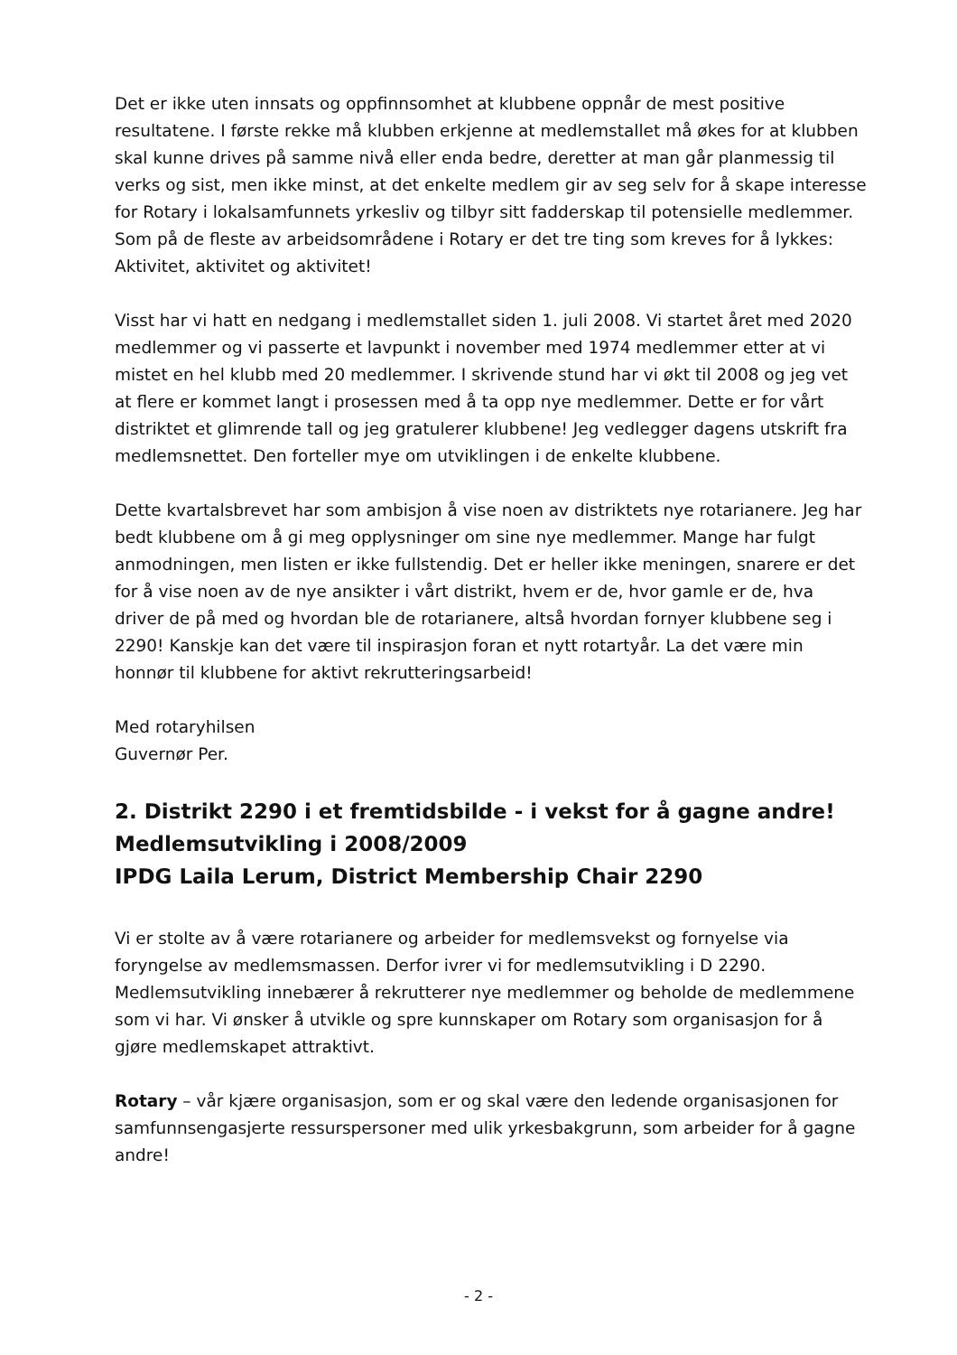Det er ikke uten innsats og oppfinnsomhet at klubbene oppnår de mest positive resultatene. I første rekke må klubben erkjenne at medlemstallet må økes for at klubben skal kunne drives på samme nivå eller enda bedre, deretter at man går planmessig til verks og sist, men ikke minst, at det enkelte medlem gir av seg selv for å skape interesse for Rotary i lokalsamfunnets yrkesliv og tilbyr sitt fadderskap til potensielle medlemmer. Som på de fleste av arbeidsområdene i Rotary er det tre ting som kreves for å lykkes: Aktivitet, aktivitet og aktivitet!
Visst har vi hatt en nedgang i medlemstallet siden 1. juli 2008. Vi startet året med 2020 medlemmer og vi passerte et lavpunkt i november med 1974 medlemmer etter at vi mistet en hel klubb med 20 medlemmer. I skrivende stund har vi økt til 2008 og jeg vet at flere er kommet langt i prosessen med å ta opp nye medlemmer. Dette er for vårt distriktet et glimrende tall og jeg gratulerer klubbene! Jeg vedlegger dagens utskrift fra medlemsnettet. Den forteller mye om utviklingen i de enkelte klubbene.
Dette kvartalsbrevet har som ambisjon å vise noen av distriktets nye rotarianere. Jeg har bedt klubbene om å gi meg opplysninger om sine nye medlemmer. Mange har fulgt anmodningen, men listen er ikke fullstendig. Det er heller ikke meningen, snarere er det for å vise noen av de nye ansikter i vårt distrikt, hvem er de, hvor gamle er de, hva driver de på med og hvordan ble de rotarianere, altså hvordan fornyer klubbene seg i 2290! Kanskje kan det være til inspirasjon foran et nytt rotartyår. La det være min honnør til klubbene for aktivt rekrutteringsarbeid!
Med rotaryhilsen
Guvernør Per.
2. Distrikt 2290 i et fremtidsbilde - i vekst for å gagne andre!
Medlemsutvikling i 2008/2009
IPDG Laila Lerum, District Membership Chair 2290
Vi er stolte av å være rotarianere og arbeider for medlemsvekst og fornyelse via foryngelse av medlemsmassen. Derfor ivrer vi for medlemsutvikling i D 2290. Medlemsutvikling innebærer å rekrutterer nye medlemmer og beholde de medlemmene som vi har. Vi ønsker å utvikle og spre kunnskaper om Rotary som organisasjon for å gjøre medlemskapet attraktivt.
Rotary – vår kjære organisasjon, som er og skal være den ledende organisasjonen for samfunnsengasjerte ressurspersoner med ulik yrkesbakgrunn, som arbeider for å gagne andre!
- 2 -